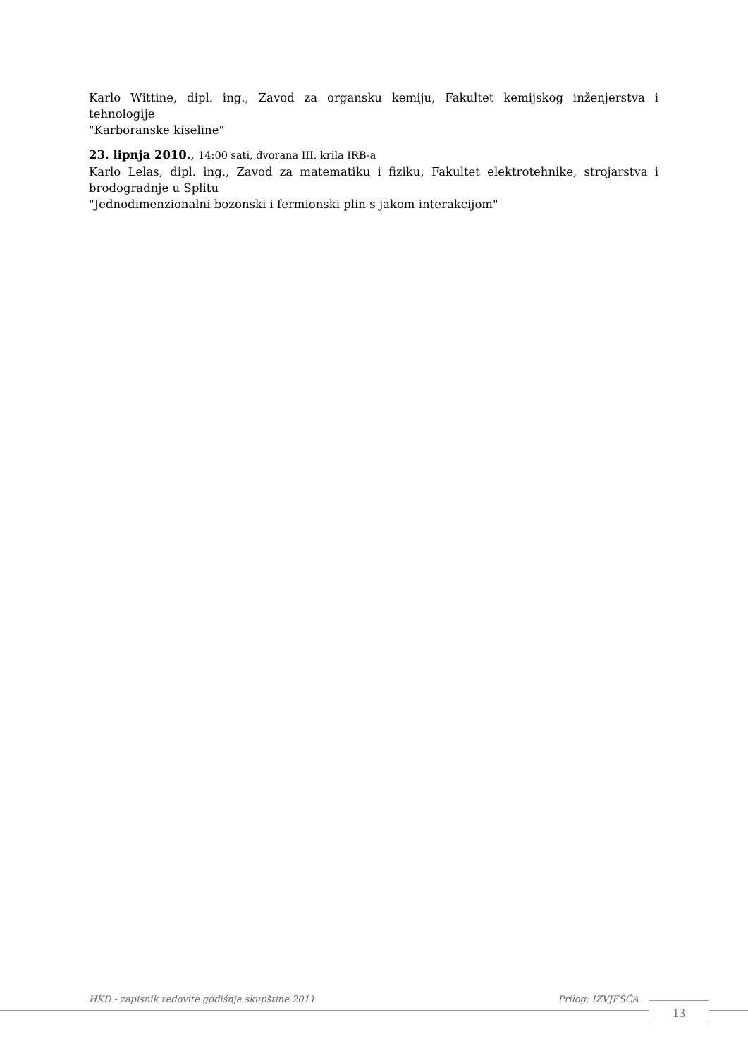Karlo Wittine, dipl. ing., Zavod za organsku kemiju, Fakultet kemijskog inženjerstva i tehnologije
"Karboranske kiseline"
23. lipnja 2010., 14:00 sati, dvorana III. krila IRB-a
Karlo Lelas, dipl. ing., Zavod za matematiku i fiziku, Fakultet elektrotehnike, strojarstva i brodogradnje u Splitu
"Jednodimenzionalni bozonski i fermionski plin s jakom interakcijom"
HKD - zapisnik redovite godišnje skupštine 2011 Prilog: IZVJEŠĆA
13